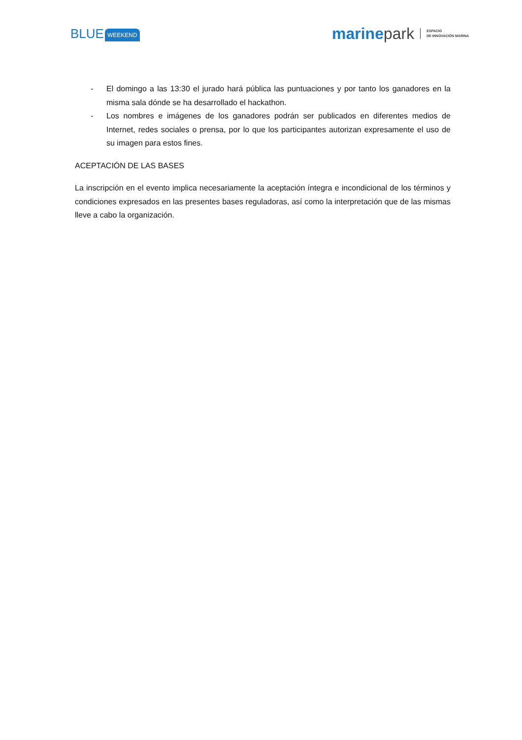BLUE WEEKEND
marine park ESPACIO
DE INNOVACIÓN MARINA
- El domingo a las 13:30 el jurado hará pública las puntuaciones y por tanto los ganadores en la misma sala dónde se ha desarrollado el hackathon.
- Los nombres e imágenes de los ganadores podrán ser publicados en diferentes medios de Internet, redes sociales o prensa, por lo que los participantes autorizan expresamente el uso de su imagen para estos fines.
ACEPTACIÓN DE LAS BASES
La inscripción en el evento implica necesariamente la aceptación íntegra e incondicional de los términos y condiciones expresados en las presentes bases reguladoras, así como la interpretación que de las mismas lleve a cabo la organización.